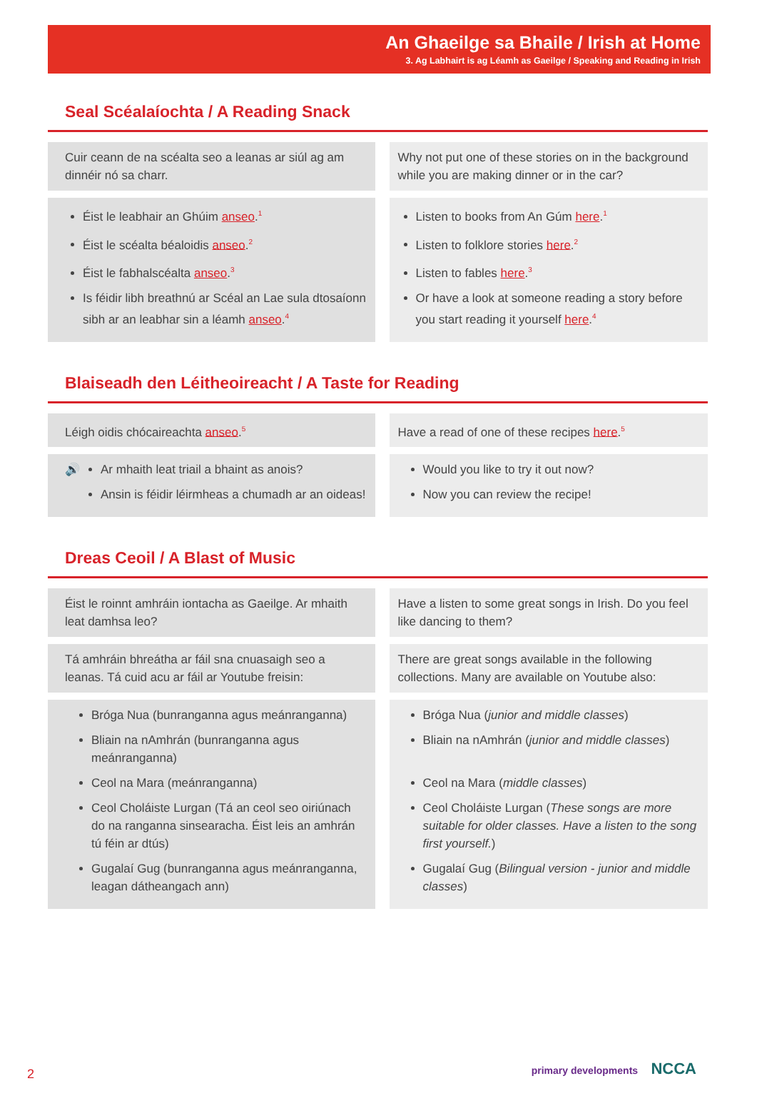An Ghaeilge sa Bhaile / Irish at Home
3. Ag Labhairt is ag Léamh as Gaeilge / Speaking and Reading in Irish
Seal Scéalaíochta / A Reading Snack
Cuir ceann de na scéalta seo a leanas ar siúl ag am dinnéir nó sa charr.
Why not put one of these stories on in the background while you are making dinner or in the car?
Éist le leabhair an Ghúim anseo.<sup>1</sup>
Éist le scéalta béaloidis anseo.<sup>2</sup>
Éist le fabhalscéalta anseo.<sup>3</sup>
Is féidir libh breathnú ar Scéal an Lae sula dtosaíonn sibh ar an leabhar sin a léamh anseo.<sup>4</sup>
Listen to books from An Gúm here.<sup>1</sup>
Listen to folklore stories here.<sup>2</sup>
Listen to fables here.<sup>3</sup>
Or have a look at someone reading a story before you start reading it yourself here.<sup>4</sup>
Blaiseadh den Léitheoireacht / A Taste for Reading
Léigh oidis chócaireachta anseo.<sup>5</sup>
Have a read of one of these recipes here.<sup>5</sup>
🔊
Ar mhaith leat triail a bhaint as anois?
Ansin is féidir léirmheas a chumadh ar an oideas!
Would you like to try it out now?
Now you can review the recipe!
Dreas Ceoil / A Blast of Music
Éist le roinnt amhráin iontacha as Gaeilge. Ar mhaith leat damhsa leo?
Have a listen to some great songs in Irish. Do you feel like dancing to them?
Tá amhráin bhreátha ar fáil sna cnuasaigh seo a leanas. Tá cuid acu ar fáil ar Youtube freisin:
There are great songs available in the following collections. Many are available on Youtube also:
Bróga Nua (bunranganna agus meánranganna)
Bliain na nAmhrán (bunranganna agus meánranganna)
Ceol na Mara (meánranganna)
Ceol Choláiste Lurgan (Tá an ceol seo oiriúnach do na ranganna sinsearacha. Éist leis an amhrán tú féin ar dtús)
Gugalaí Gug (bunranganna agus meánranganna, leagan dátheangach ann)
Bróga Nua (junior and middle classes)
Bliain na nAmhrán (junior and middle classes)
Ceol na Mara (middle classes)
Ceol Choláiste Lurgan (These songs are more suitable for older classes. Have a listen to the song first yourself.)
Gugalaí Gug (Bilingual version - junior and middle classes)
2 primary developments NCCA